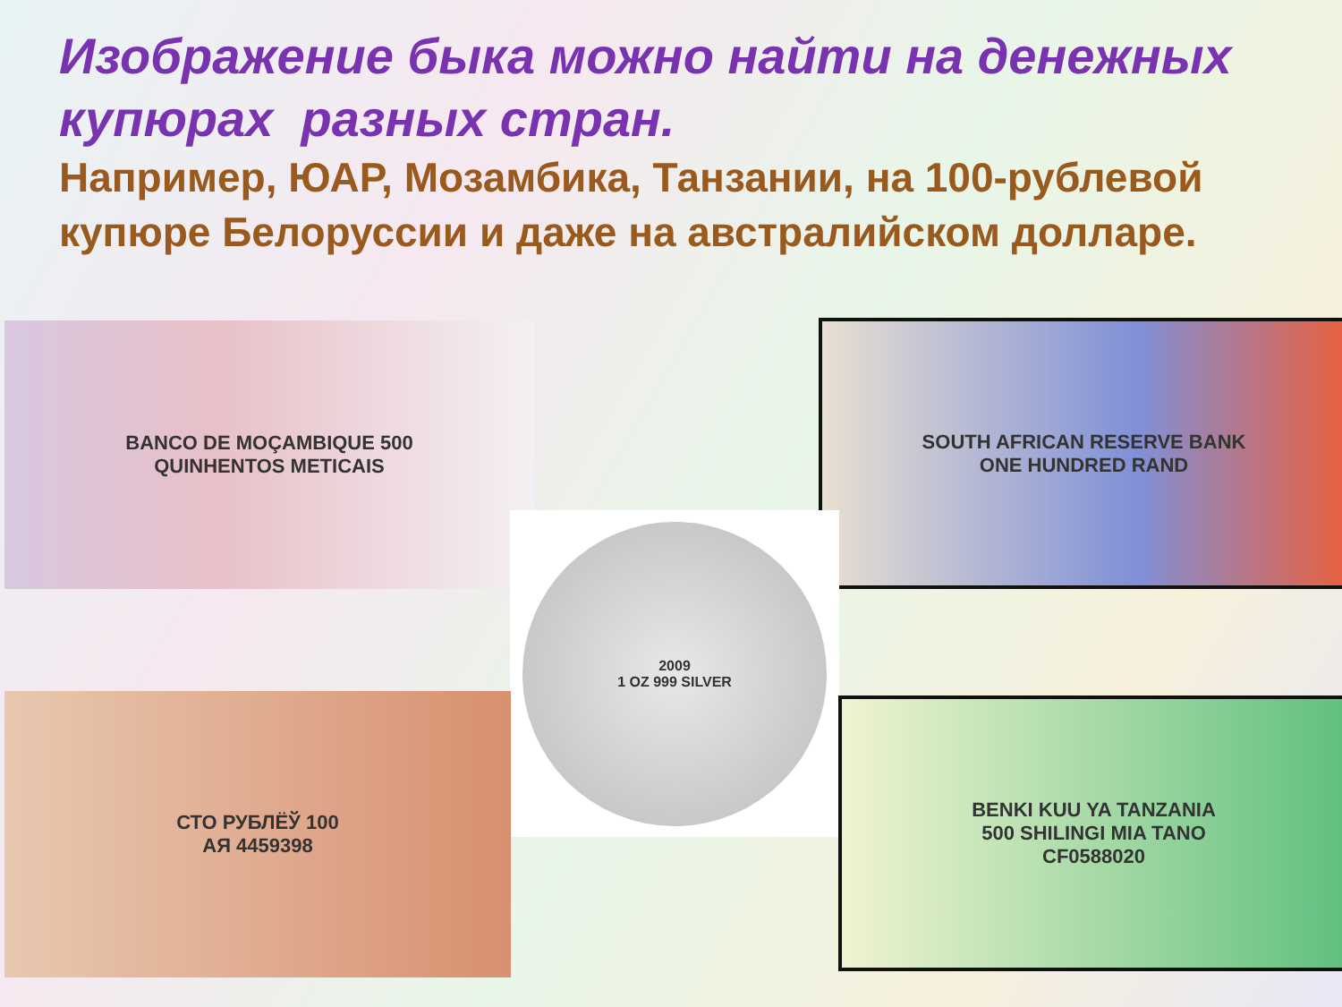Изображение быка можно найти на денежных купюрах разных стран.
Например, ЮАР, Мозамбика, Танзании, на 100-рублевой купюре Белоруссии и даже на австралийском долларе.
BANCO DE MOÇAMBIQUE 500
QUINHENTOS METICAIS
SOUTH AFRICAN RESERVE BANK
ONE HUNDRED RAND
2009
1 OZ 999 SILVER
СТО РУБЛЁЎ 100
АЯ 4459398
BENKI KUU YA TANZANIA
500 SHILINGI MIA TANO
CF0588020